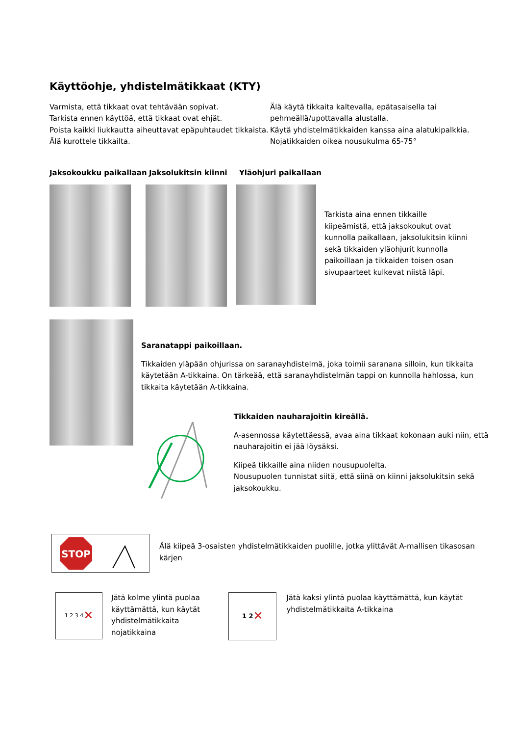Käyttöohje, yhdistelmätikkaat (KTY)
Varmista, että tikkaat ovat tehtävään sopivat.
Tarkista ennen käyttöä, että tikkaat ovat ehjät.
Poista kaikki liukkautta aiheuttavat epäpuhtaudet tikkaista.
Älä kurottele tikkailta.
Älä käytä tikkaita kaltevalla, epätasaisella tai pehmeällä/upottavalla alustalla.
Käytä yhdistelmätikkaiden kanssa aina alatukipalkkia.
Nojatikkaiden oikea nousukulma 65-75°
Jaksokoukku paikallaan Jaksolukitsin kiinni Yläohjuri paikallaan
Tarkista aina ennen tikkaille kiipeämistä, että jaksokoukut ovat kunnolla paikallaan, jaksolukitsin kiinni sekä tikkaiden yläohjurit kunnolla paikoillaan ja tikkaiden toisen osan sivupaarteet kulkevat niistä läpi.
Saranatappi paikoillaan.
Tikkaiden yläpään ohjurissa on saranayhdistelmä, joka toimii saranana silloin, kun tikkaita käytetään A-tikkaina. On tärkeää, että saranayhdistelmän tappi on kunnolla hahlossa, kun tikkaita käytetään A-tikkaina.
Tikkaiden nauharajoitin kireällä.
A-asennossa käytettäessä, avaa aina tikkaat kokonaan auki niin, että nauharajoitin ei jää löysäksi.
Kiipeä tikkaille aina niiden nousupuolelta.
Nousupuolen tunnistat siitä, että siinä on kiinni jaksolukitsin sekä jaksokoukku.
STOP
Älä kiipeä 3-osaisten yhdistelmätikkaiden puolille, jotka ylittävät A-mallisen tikasosan kärjen
1 2 3 4 ✕
Jätä kolme ylintä puolaa käyttämättä, kun käytät yhdistelmätikkaita nojatikkaina
1 2 ✕
Jätä kaksi ylintä puolaa käyttämättä, kun käytät yhdistelmätikkaita A-tikkaina